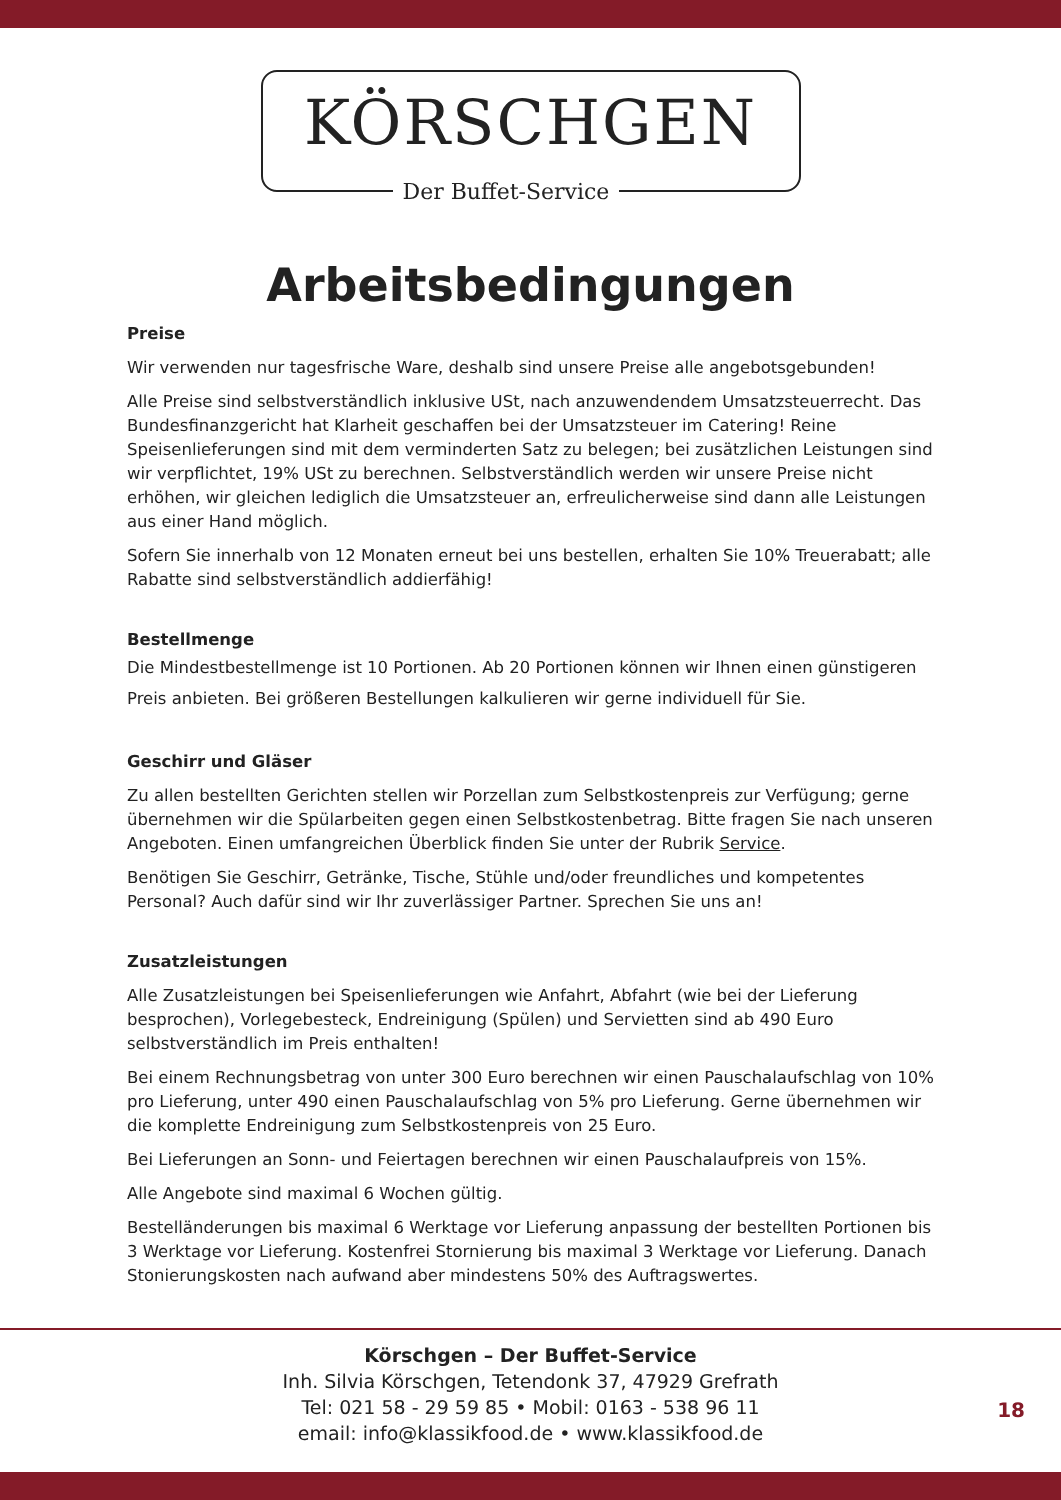KÖRSCHGEN
Der Buffet-Service
Arbeitsbedingungen
Preise
Wir verwenden nur tagesfrische Ware, deshalb sind unsere Preise alle angebotsgebunden!
Alle Preise sind selbstverständlich inklusive USt, nach anzuwendendem Umsatzsteuerrecht. Das Bundesfinanzgericht hat Klarheit geschaffen bei der Umsatzsteuer im Catering! Reine Speisenlieferungen sind mit dem verminderten Satz zu belegen; bei zusätzlichen Leistungen sind wir verpflichtet, 19% USt zu berechnen. Selbstverständlich werden wir unsere Preise nicht erhöhen, wir gleichen lediglich die Umsatzsteuer an, erfreulicherweise sind dann alle Leistungen aus einer Hand möglich.
Sofern Sie innerhalb von 12 Monaten erneut bei uns bestellen, erhalten Sie 10% Treuerabatt; alle Rabatte sind selbstverständlich addierfähig!
Bestellmenge
Die Mindestbestellmenge ist 10 Portionen. Ab 20 Portionen können wir Ihnen einen günstigeren Preis anbieten. Bei größeren Bestellungen kalkulieren wir gerne individuell für Sie.
Geschirr und Gläser
Zu allen bestellten Gerichten stellen wir Porzellan zum Selbstkostenpreis zur Verfügung; gerne übernehmen wir die Spülarbeiten gegen einen Selbstkostenbetrag. Bitte fragen Sie nach unseren Angeboten. Einen umfangreichen Überblick finden Sie unter der Rubrik Service.
Benötigen Sie Geschirr, Getränke, Tische, Stühle und/oder freundliches und kompetentes Personal? Auch dafür sind wir Ihr zuverlässiger Partner. Sprechen Sie uns an!
Zusatzleistungen
Alle Zusatzleistungen bei Speisenlieferungen wie Anfahrt, Abfahrt (wie bei der Lieferung besprochen), Vorlegebesteck, Endreinigung (Spülen) und Servietten sind ab 490 Euro selbstverständlich im Preis enthalten!
Bei einem Rechnungsbetrag von unter 300 Euro berechnen wir einen Pauschalaufschlag von 10% pro Lieferung, unter 490 einen Pauschalaufschlag von 5% pro Lieferung. Gerne übernehmen wir die komplette Endreinigung zum Selbstkostenpreis von 25 Euro.
Bei Lieferungen an Sonn- und Feiertagen berechnen wir einen Pauschalaufpreis von 15%.
Alle Angebote sind maximal 6 Wochen gültig.
Bestelländerungen bis maximal 6 Werktage vor Lieferung anpassung der bestellten Portionen bis 3 Werktage vor Lieferung. Kostenfrei Stornierung bis maximal 3 Werktage vor Lieferung. Danach Stonierungskosten nach aufwand aber mindestens 50% des Auftragswertes.
Körschgen – Der Buffet-Service
Inh. Silvia Körschgen, Tetendonk 37, 47929 Grefrath
Tel: 021 58 - 29 59 85 • Mobil: 0163 - 538 96 11
email: info@klassikfood.de • www.klassikfood.de
18